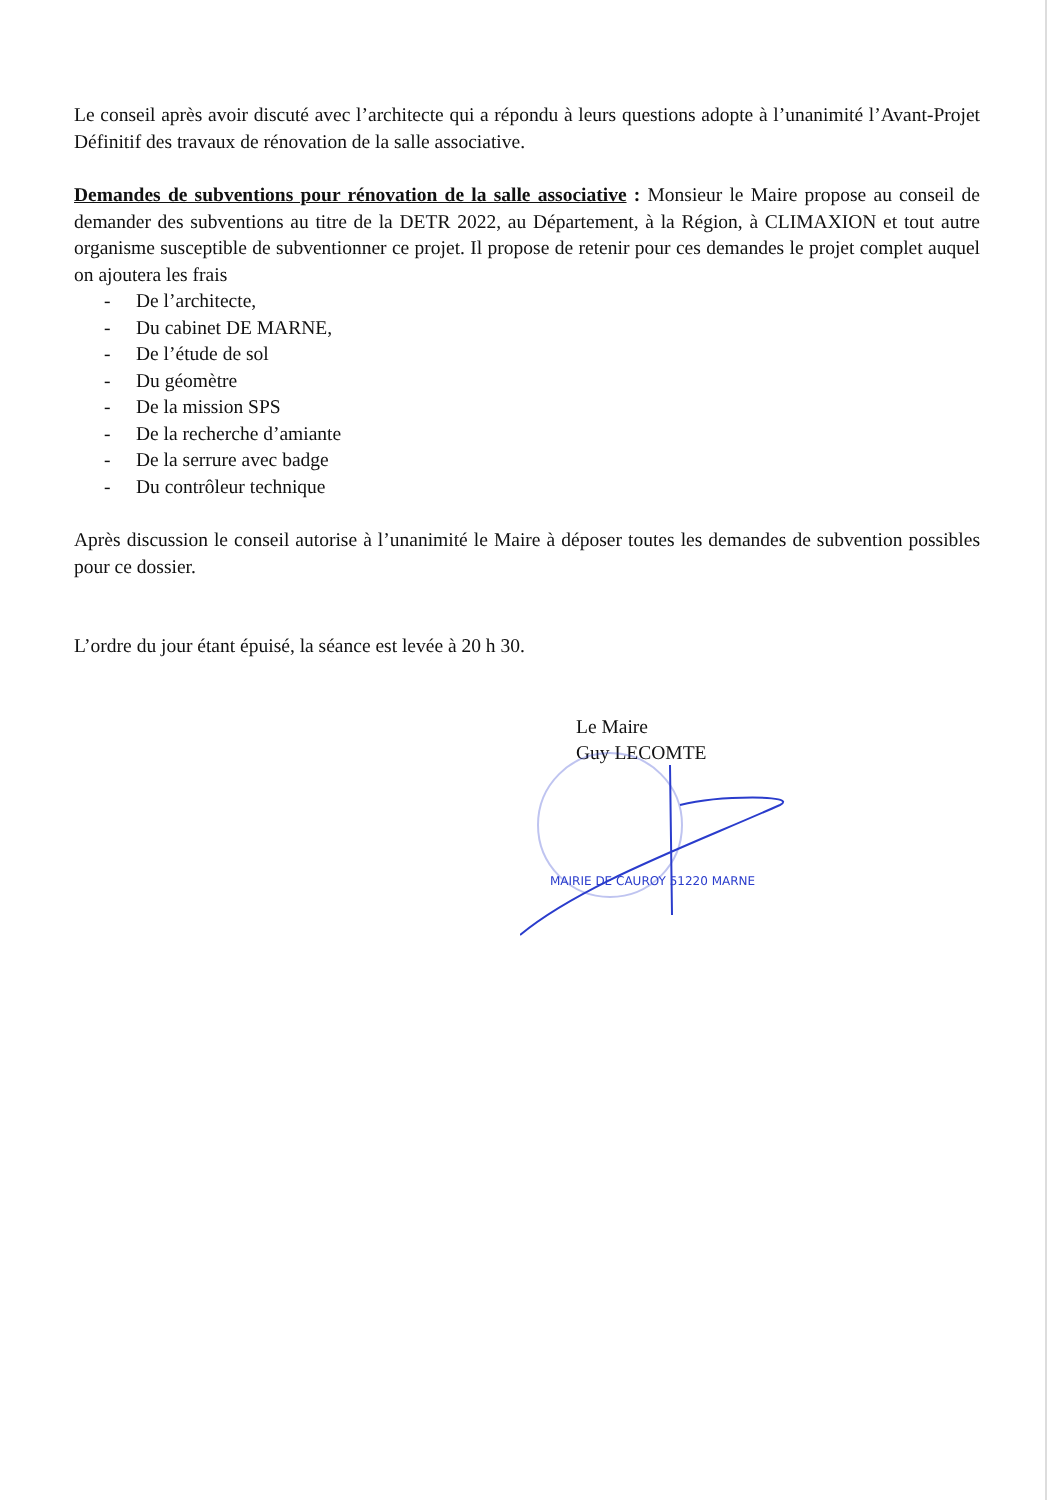Le conseil après avoir discuté avec l’architecte qui a répondu à leurs questions adopte à l’unanimité l’Avant-Projet Définitif des travaux de rénovation de la salle associative.
Demandes de subventions pour rénovation de la salle associative : Monsieur le Maire propose au conseil de demander des subventions au titre de la DETR 2022, au Département, à la Région, à CLIMAXION et tout autre organisme susceptible de subventionner ce projet. Il propose de retenir pour ces demandes le projet complet auquel on ajoutera les frais
- De l’architecte,
- Du cabinet DE MARNE,
- De l’étude de sol
- Du géomètre
- De la mission SPS
- De la recherche d’amiante
- De la serrure avec badge
- Du contrôleur technique
Après discussion le conseil autorise à l’unanimité le Maire à déposer toutes les demandes de subvention possibles pour ce dossier.
L’ordre du jour étant épuisé, la séance est levée à 20 h 30.
Le Maire
Guy LECOMTE
MAIRIE DE CAUROY 51220 MARNE